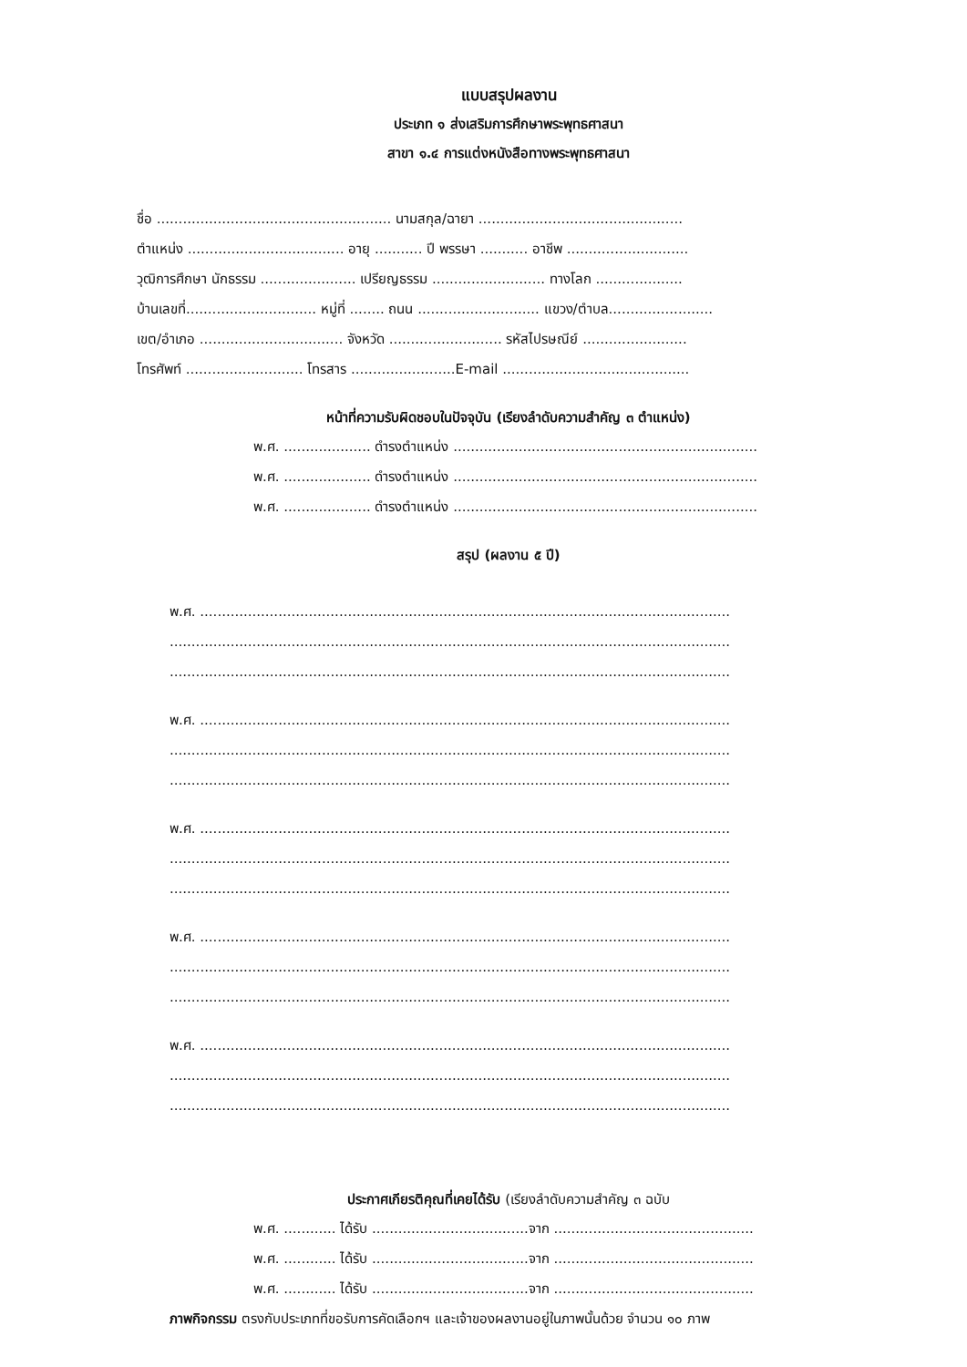แบบสรุปผลงาน
ประเภท ๑ ส่งเสริมการศึกษาพระพุทธศาสนา
สาขา ๑.๔ การแต่งหนังสือทางพระพุทธศาสนา
ชื่อ ...................................................... นามสกุล/ฉายา ...............................................
ตำแหน่ง .................................... อายุ ........... ปี พรรษา ........... อาชีพ ............................
วุฒิการศึกษา นักธรรม ...................... เปรียญธรรม .......................... ทางโลก ....................
บ้านเลขที่.............................. หมู่ที่ ........ ถนน ............................ แขวง/ตำบล........................
เขต/อำเภอ ................................. จังหวัด .......................... รหัสไปรษณีย์ ........................
โทรศัพท์ ........................... โทรสาร ........................E-mail ...........................................
หน้าที่ความรับผิดชอบในปัจจุบัน (เรียงลำดับความสำคัญ ๓ ตำแหน่ง)
พ.ศ. .................... ดำรงตำแหน่ง ......................................................................
พ.ศ. .................... ดำรงตำแหน่ง ......................................................................
พ.ศ. .................... ดำรงตำแหน่ง ......................................................................
สรุป (ผลงาน ๕ ปี)
พ.ศ. ..........................................................................................................................
.................................................................................................................................
.................................................................................................................................
พ.ศ. ..........................................................................................................................
.................................................................................................................................
.................................................................................................................................
พ.ศ. ..........................................................................................................................
.................................................................................................................................
.................................................................................................................................
พ.ศ. ..........................................................................................................................
.................................................................................................................................
.................................................................................................................................
พ.ศ. ..........................................................................................................................
.................................................................................................................................
.................................................................................................................................
ประกาศเกียรติคุณที่เคยได้รับ (เรียงลำดับความสำคัญ ๓ ฉบับ
พ.ศ. ............ ได้รับ ....................................จาก ..............................................
พ.ศ. ............ ได้รับ ....................................จาก ..............................................
พ.ศ. ............ ได้รับ ....................................จาก ..............................................
ภาพกิจกรรม ตรงกับประเภทที่ขอรับการคัดเลือกฯ และเจ้าของผลงานอยู่ในภาพนั้นด้วย จำนวน ๑๐ ภาพ